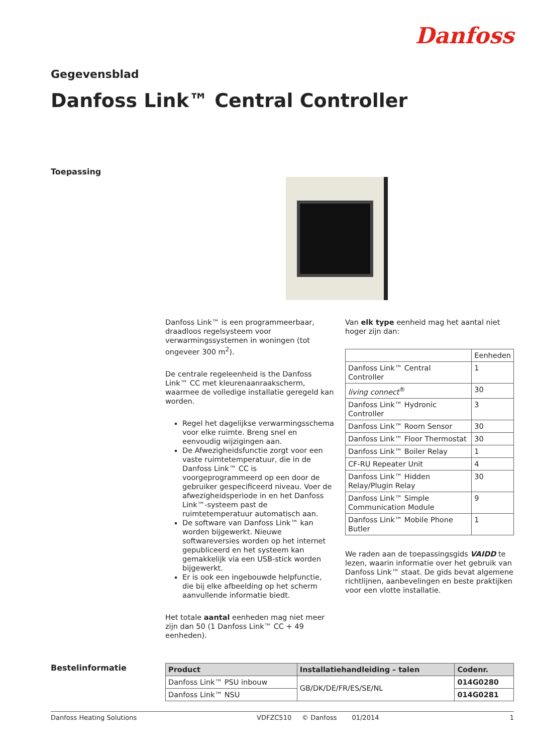Danfoss
Gegevensblad
Danfoss Link™ Central Controller
Toepassing
Danfoss Link™ is een programmeerbaar, draadloos regelsysteem voor verwarmingssystemen in woningen (tot ongeveer 300 m<sup>2</sup>).
De centrale regeleenheid is the Danfoss Link™ CC met kleurenaanraakscherm, waarmee de volledige installatie geregeld kan worden.
Regel het dagelijkse verwarmingsschema voor elke ruimte. Breng snel en eenvoudig wijzigingen aan.
De Afwezigheidsfunctie zorgt voor een vaste ruimtetemperatuur, die in de Danfoss Link™ CC is voorgeprogrammeerd op een door de gebruiker gespecificeerd niveau. Voer de afwezigheidsperiode in en het Danfoss Link™-systeem past de ruimtetemperatuur automatisch aan.
De software van Danfoss Link™ kan worden bijgewerkt. Nieuwe softwareversies worden op het internet gepubliceerd en het systeem kan gemakkelijk via een USB-stick worden bijgewerkt.
Er is ook een ingebouwde helpfunctie, die bij elke afbeelding op het scherm aanvullende informatie biedt.
Het totale aantal eenheden mag niet meer zijn dan 50 (1 Danfoss Link™ CC + 49 eenheden).
Van elk type eenheid mag het aantal niet hoger zijn dan:
| | Eenheden |
| Danfoss Link™ Central Controller | 1 |
| living connect<sup>®</sup> | 30 |
| Danfoss Link™ Hydronic Controller | 3 |
| Danfoss Link™ Room Sensor | 30 |
| Danfoss Link™ Floor Thermostat | 30 |
| Danfoss Link™ Boiler Relay | 1 |
| CF-RU Repeater Unit | 4 |
| Danfoss Link™ Hidden Relay/Plugin Relay | 30 |
| Danfoss Link™ Simple Communication Module | 9 |
| Danfoss Link™ Mobile Phone Butler | 1 |
We raden aan de toepassingsgids VAIDD te lezen, waarin informatie over het gebruik van Danfoss Link™ staat. De gids bevat algemene richtlijnen, aanbevelingen en beste praktijken voor een vlotte installatie.
Bestelinformatie
| Product | Installatiehandleiding – talen | Codenr. |
| --- | --- | --- |
| Danfoss Link™ PSU inbouw | GB/DK/DE/FR/ES/SE/NL | 014G0280 |
| Danfoss Link™ NSU | | 014G0281 |
Danfoss Heating Solutions VDFZC510 © Danfoss 01/2014 1